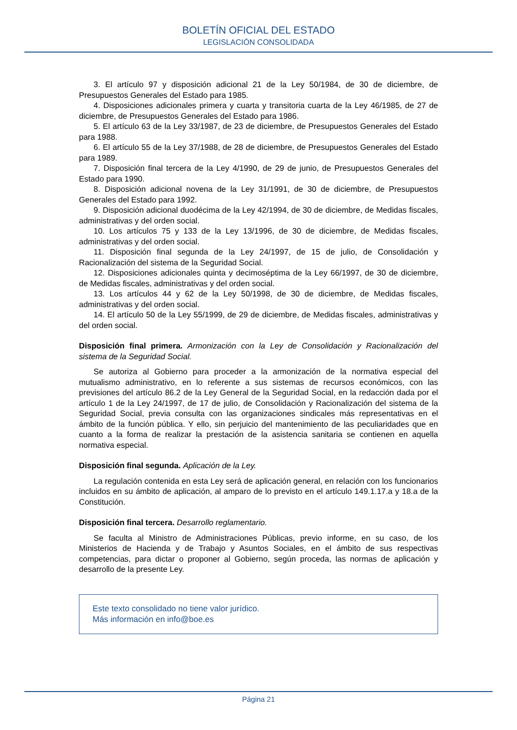BOLETÍN OFICIAL DEL ESTADO
LEGISLACIÓN CONSOLIDADA
3. El artículo 97 y disposición adicional 21 de la Ley 50/1984, de 30 de diciembre, de Presupuestos Generales del Estado para 1985.
4. Disposiciones adicionales primera y cuarta y transitoria cuarta de la Ley 46/1985, de 27 de diciembre, de Presupuestos Generales del Estado para 1986.
5. El artículo 63 de la Ley 33/1987, de 23 de diciembre, de Presupuestos Generales del Estado para 1988.
6. El artículo 55 de la Ley 37/1988, de 28 de diciembre, de Presupuestos Generales del Estado para 1989.
7. Disposición final tercera de la Ley 4/1990, de 29 de junio, de Presupuestos Generales del Estado para 1990.
8. Disposición adicional novena de la Ley 31/1991, de 30 de diciembre, de Presupuestos Generales del Estado para 1992.
9. Disposición adicional duodécima de la Ley 42/1994, de 30 de diciembre, de Medidas fiscales, administrativas y del orden social.
10. Los artículos 75 y 133 de la Ley 13/1996, de 30 de diciembre, de Medidas fiscales, administrativas y del orden social.
11. Disposición final segunda de la Ley 24/1997, de 15 de julio, de Consolidación y Racionalización del sistema de la Seguridad Social.
12. Disposiciones adicionales quinta y decimoséptima de la Ley 66/1997, de 30 de diciembre, de Medidas fiscales, administrativas y del orden social.
13. Los artículos 44 y 62 de la Ley 50/1998, de 30 de diciembre, de Medidas fiscales, administrativas y del orden social.
14. El artículo 50 de la Ley 55/1999, de 29 de diciembre, de Medidas fiscales, administrativas y del orden social.
Disposición final primera. Armonización con la Ley de Consolidación y Racionalización del sistema de la Seguridad Social.
Se autoriza al Gobierno para proceder a la armonización de la normativa especial del mutualismo administrativo, en lo referente a sus sistemas de recursos económicos, con las previsiones del artículo 86.2 de la Ley General de la Seguridad Social, en la redacción dada por el artículo 1 de la Ley 24/1997, de 17 de julio, de Consolidación y Racionalización del sistema de la Seguridad Social, previa consulta con las organizaciones sindicales más representativas en el ámbito de la función pública. Y ello, sin perjuicio del mantenimiento de las peculiaridades que en cuanto a la forma de realizar la prestación de la asistencia sanitaria se contienen en aquella normativa especial.
Disposición final segunda. Aplicación de la Ley.
La regulación contenida en esta Ley será de aplicación general, en relación con los funcionarios incluidos en su ámbito de aplicación, al amparo de lo previsto en el artículo 149.1.17.a y 18.a de la Constitución.
Disposición final tercera. Desarrollo reglamentario.
Se faculta al Ministro de Administraciones Públicas, previo informe, en su caso, de los Ministerios de Hacienda y de Trabajo y Asuntos Sociales, en el ámbito de sus respectivas competencias, para dictar o proponer al Gobierno, según proceda, las normas de aplicación y desarrollo de la presente Ley.
Este texto consolidado no tiene valor jurídico.
Más información en info@boe.es
Página 21